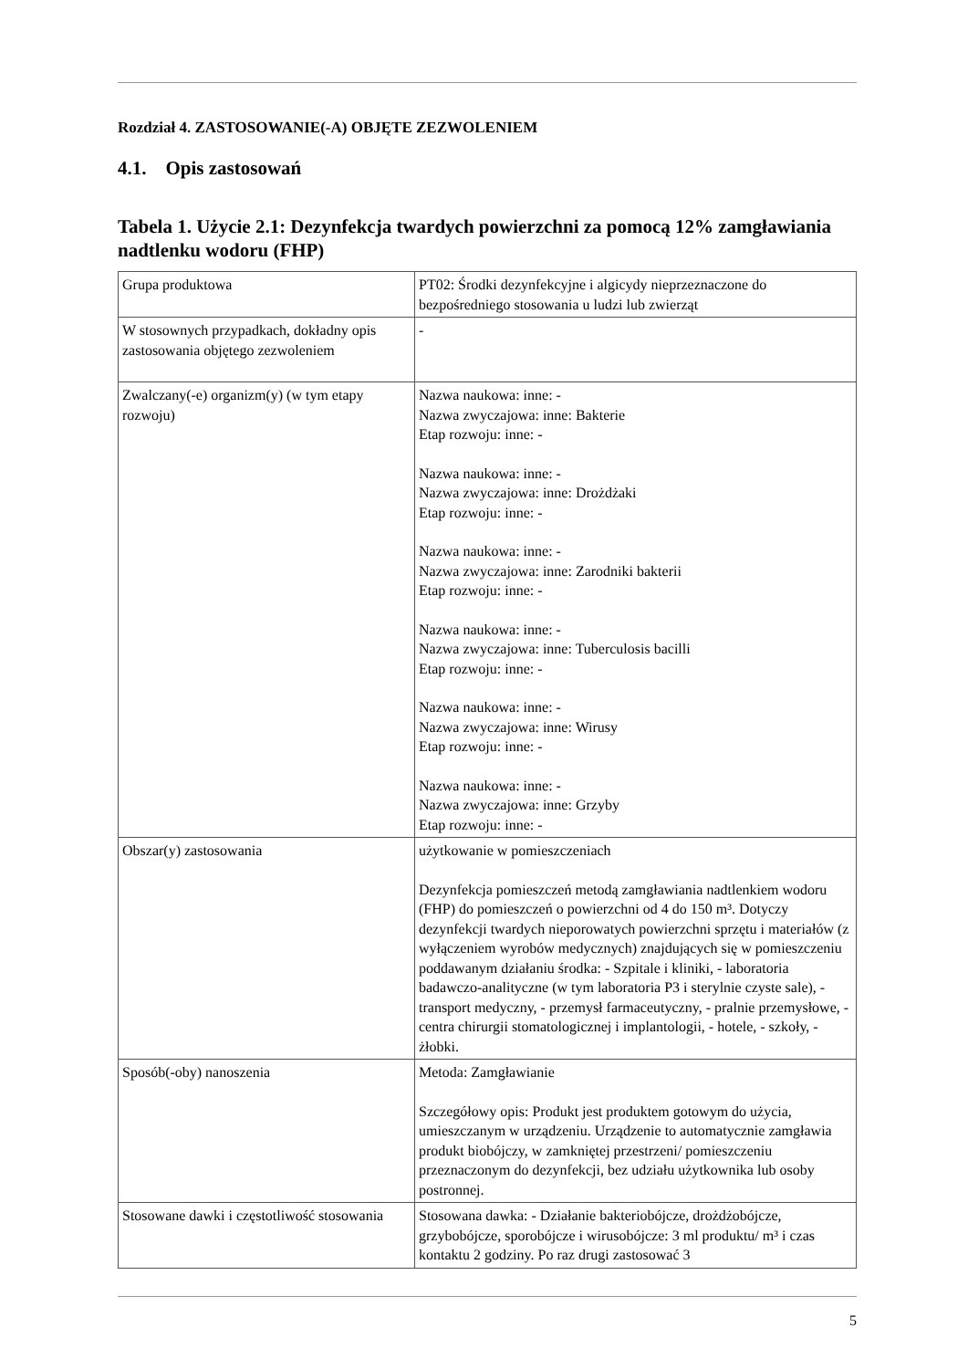Rozdział 4. ZASTOSOWANIE(-A) OBJĘTE ZEZWOLENIEM
4.1. Opis zastosowań
Tabela 1. Użycie 2.1: Dezynfekcja twardych powierzchni za pomocą 12% zamgławiania nadtlenku wodoru (FHP)
| Grupa produktowa | PT02: Środki dezynfekcyjne i algicydy nieprzeznaczone do bezpośredniego stosowania u ludzi lub zwierząt |
| W stosownych przypadkach, dokładny opis zastosowania objętego zezwoleniem | - |
| Zwalczany(-e) organizm(y) (w tym etapy rozwoju) | Nazwa naukowa: inne: - Nazwa zwyczajowa: inne: Bakterie Etap rozwoju: inne: - Nazwa naukowa: inne: - Nazwa zwyczajowa: inne: Drożdżaki Etap rozwoju: inne: - Nazwa naukowa: inne: - Nazwa zwyczajowa: inne: Zarodniki bakterii Etap rozwoju: inne: - Nazwa naukowa: inne: - Nazwa zwyczajowa: inne: Tuberculosis bacilli Etap rozwoju: inne: - Nazwa naukowa: inne: - Nazwa zwyczajowa: inne: Wirusy Etap rozwoju: inne: - Nazwa naukowa: inne: - Nazwa zwyczajowa: inne: Grzyby Etap rozwoju: inne: - |
| Obszar(y) zastosowania | użytkowanie w pomieszczeniach Dezynfekcja pomieszczeń metodą zamgławiania nadtlenkiem wodoru (FHP) do pomieszczeń o powierzchni od 4 do 150 m³. Dotyczy dezynfekcji twardych nieporowatych powierzchni sprzętu i materiałów (z wyłączeniem wyrobów medycznych) znajdujących się w pomieszczeniu poddawanym działaniu środka: - Szpitale i kliniki, - laboratoria badawczo-analityczne (w tym laboratoria P3 i sterylnie czyste sale), - transport medyczny, - przemysł farmaceutyczny, - pralnie przemysłowe, - centra chirurgii stomatologicznej i implantologii, - hotele, - szkoły, - żłobki. |
| Sposób(-oby) nanoszenia | Metoda: Zamgławianie Szczegółowy opis: Produkt jest produktem gotowym do użycia, umieszczanym w urządzeniu. Urządzenie to automatycznie zamgławia produkt biobójczy, w zamkniętej przestrzeni/ pomieszczeniu przeznaczonym do dezynfekcji, bez udziału użytkownika lub osoby postronnej. |
| Stosowane dawki i częstotliwość stosowania | Stosowana dawka: - Działanie bakteriobójcze, drożdżobójcze, grzybobójcze, sporobójcze i wirusobójcze: 3 ml produktu/ m³ i czas kontaktu 2 godziny. Po raz drugi zastosować 3 |
5